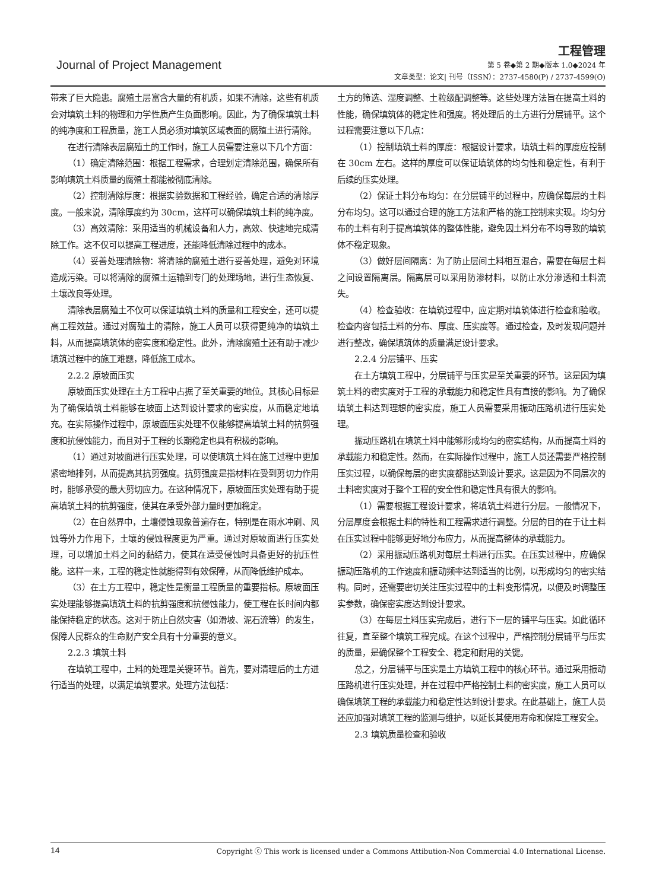Journal of Project Management
工程管理
第 5 卷◆第 2 期◆版本 1.0◆2024 年
文章类型：论文| 刊号（ISSN）：2737-4580(P) / 2737-4599(O)
带来了巨大隐患。腐殖土层富含大量的有机质，如果不清除，这些有机质会对填筑土料的物理和力学性质产生负面影响。因此，为了确保填筑土料的纯净度和工程质量，施工人员必须对填筑区域表面的腐殖土进行清除。
在进行清除表层腐殖土的工作时，施工人员需要注意以下几个方面：
（1）确定清除范围：根据工程需求，合理划定清除范围，确保所有影响填筑土料质量的腐殖土都能被彻底清除。
（2）控制清除厚度：根据实验数据和工程经验，确定合适的清除厚度。一般来说，清除厚度约为 30cm，这样可以确保填筑土料的纯净度。
（3）高效清除：采用适当的机械设备和人力，高效、快速地完成清除工作。这不仅可以提高工程进度，还能降低清除过程中的成本。
（4）妥善处理清除物：将清除的腐殖土进行妥善处理，避免对环境造成污染。可以将清除的腐殖土运输到专门的处理场地，进行生态恢复、土壤改良等处理。
清除表层腐殖土不仅可以保证填筑土料的质量和工程安全，还可以提高工程效益。通过对腐殖土的清除，施工人员可以获得更纯净的填筑土料，从而提高填筑体的密实度和稳定性。此外，清除腐殖土还有助于减少填筑过程中的施工难题，降低施工成本。
2.2.2 原坡面压实
原坡面压实处理在土方工程中占据了至关重要的地位。其核心目标是为了确保填筑土料能够在坡面上达到设计要求的密实度，从而稳定地填充。在实际操作过程中，原坡面压实处理不仅能够提高填筑土料的抗剪强度和抗侵蚀能力，而且对于工程的长期稳定也具有积极的影响。
（1）通过对坡面进行压实处理，可以使填筑土料在施工过程中更加紧密地排列，从而提高其抗剪强度。抗剪强度是指材料在受到剪切力作用时，能够承受的最大剪切应力。在这种情况下，原坡面压实处理有助于提高填筑土料的抗剪强度，使其在承受外部力量时更加稳定。
（2）在自然界中，土壤侵蚀现象普遍存在，特别是在雨水冲刷、风蚀等外力作用下，土壤的侵蚀程度更为严重。通过对原坡面进行压实处理，可以增加土料之间的黏结力，使其在遭受侵蚀时具备更好的抗压性能。这样一来，工程的稳定性就能得到有效保障，从而降低维护成本。
（3）在土方工程中，稳定性是衡量工程质量的重要指标。原坡面压实处理能够提高填筑土料的抗剪强度和抗侵蚀能力，使工程在长时间内都能保持稳定的状态。这对于防止自然灾害（如滑坡、泥石流等）的发生，保障人民群众的生命财产安全具有十分重要的意义。
2.2.3 填筑土料
在填筑工程中，土料的处理是关键环节。首先，要对清理后的土方进行适当的处理，以满足填筑要求。处理方法包括：
土方的筛选、湿度调整、土粒级配调整等。这些处理方法旨在提高土料的性能，确保填筑体的稳定性和强度。将处理后的土方进行分层铺平。这个过程需要注意以下几点：
（1）控制填筑土料的厚度：根据设计要求，填筑土料的厚度应控制在 30cm 左右。这样的厚度可以保证填筑体的均匀性和稳定性，有利于后续的压实处理。
（2）保证土料分布均匀：在分层铺平的过程中，应确保每层的土料分布均匀。这可以通过合理的施工方法和严格的施工控制来实现。均匀分布的土料有利于提高填筑体的整体性能，避免因土料分布不均导致的填筑体不稳定现象。
（3）做好层间隔离：为了防止层间土料相互混合，需要在每层土料之间设置隔离层。隔离层可以采用防渗材料，以防止水分渗透和土料流失。
（4）检查验收：在填筑过程中，应定期对填筑体进行检查和验收。检查内容包括土料的分布、厚度、压实度等。通过检查，及时发现问题并进行整改，确保填筑体的质量满足设计要求。
2.2.4 分层铺平、压实
在土方填筑工程中，分层铺平与压实是至关重要的环节。这是因为填筑土料的密实度对于工程的承载能力和稳定性具有直接的影响。为了确保填筑土料达到理想的密实度，施工人员需要采用振动压路机进行压实处理。
振动压路机在填筑土料中能够形成均匀的密实结构，从而提高土料的承载能力和稳定性。然而，在实际操作过程中，施工人员还需要严格控制压实过程，以确保每层的密实度都能达到设计要求。这是因为不同层次的土料密实度对于整个工程的安全性和稳定性具有很大的影响。
（1）需要根据工程设计要求，将填筑土料进行分层。一般情况下，分层厚度会根据土料的特性和工程需求进行调整。分层的目的在于让土料在压实过程中能够更好地分布应力，从而提高整体的承载能力。
（2）采用振动压路机对每层土料进行压实。在压实过程中，应确保振动压路机的工作速度和振动频率达到适当的比例，以形成均匀的密实结构。同时，还需要密切关注压实过程中的土料变形情况，以便及时调整压实参数，确保密实度达到设计要求。
（3）在每层土料压实完成后，进行下一层的铺平与压实。如此循环往复，直至整个填筑工程完成。在这个过程中，严格控制分层铺平与压实的质量，是确保整个工程安全、稳定和耐用的关键。
总之，分层铺平与压实是土方填筑工程中的核心环节。通过采用振动压路机进行压实处理，并在过程中严格控制土料的密实度，施工人员可以确保填筑工程的承载能力和稳定性达到设计要求。在此基础上，施工人员还应加强对填筑工程的监测与维护，以延长其使用寿命和保障工程安全。
2.3 填筑质量检查和验收
14 Copyright ⓒ This work is licensed under a Commons Attibution-Non Commercial 4.0 International License.